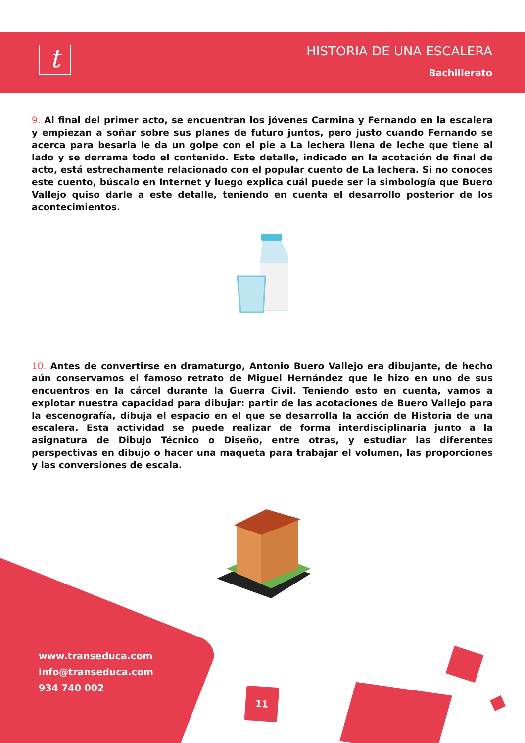t
HISTORIA DE UNA ESCALERA
Bachillerato
9. Al final del primer acto, se encuentran los jóvenes Carmina y Fernando en la escalera y empiezan a soñar sobre sus planes de futuro juntos, pero justo cuando Fernando se acerca para besarla le da un golpe con el pie a La lechera llena de leche que tiene al lado y se derrama todo el contenido. Este detalle, indicado en la acotación de final de acto, está estrechamente relacionado con el popular cuento de La lechera. Si no conoces este cuento, búscalo en Internet y luego explica cuál puede ser la simbología que Buero Vallejo quiso darle a este detalle, teniendo en cuenta el desarrollo posterior de los acontecimientos.
10. Antes de convertirse en dramaturgo, Antonio Buero Vallejo era dibujante, de hecho aún conservamos el famoso retrato de Miguel Hernández que le hizo en uno de sus encuentros en la cárcel durante la Guerra Civil. Teniendo esto en cuenta, vamos a explotar nuestra capacidad para dibujar: partir de las acotaciones de Buero Vallejo para la escenografía, dibuja el espacio en el que se desarrolla la acción de Historia de una escalera. Esta actividad se puede realizar de forma interdisciplinaria junto a la asignatura de Dibujo Técnico o Diseño, entre otras, y estudiar las diferentes perspectivas en dibujo o hacer una maqueta para trabajar el volumen, las proporciones y las conversiones de escala.
www.transeduca.com
info@transeduca.com
934 740 002
11